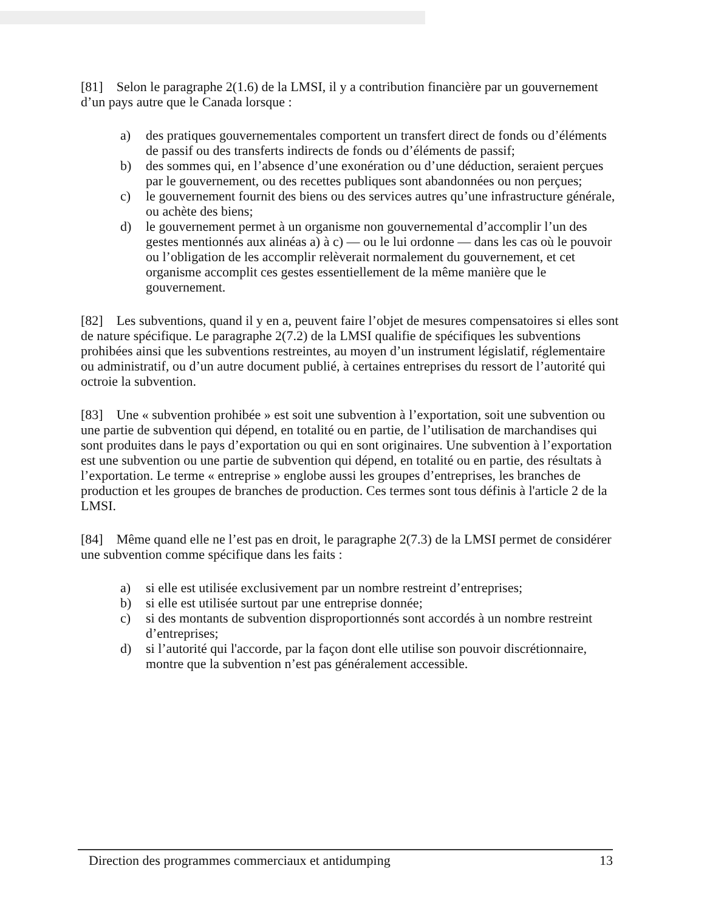[81] Selon le paragraphe 2(1.6) de la LMSI, il y a contribution financière par un gouvernement d’un pays autre que le Canada lorsque :
a) des pratiques gouvernementales comportent un transfert direct de fonds ou d’éléments de passif ou des transferts indirects de fonds ou d’éléments de passif;
b) des sommes qui, en l’absence d’une exonération ou d’une déduction, seraient perçues par le gouvernement, ou des recettes publiques sont abandonnées ou non perçues;
c) le gouvernement fournit des biens ou des services autres qu’une infrastructure générale, ou achète des biens;
d) le gouvernement permet à un organisme non gouvernemental d’accomplir l’un des gestes mentionnés aux alinéas a) à c) — ou le lui ordonne — dans les cas où le pouvoir ou l’obligation de les accomplir relèverait normalement du gouvernement, et cet organisme accomplit ces gestes essentiellement de la même manière que le gouvernement.
[82] Les subventions, quand il y en a, peuvent faire l’objet de mesures compensatoires si elles sont de nature spécifique. Le paragraphe 2(7.2) de la LMSI qualifie de spécifiques les subventions prohibées ainsi que les subventions restreintes, au moyen d’un instrument législatif, réglementaire ou administratif, ou d’un autre document publié, à certaines entreprises du ressort de l’autorité qui octroie la subvention.
[83] Une « subvention prohibée » est soit une subvention à l’exportation, soit une subvention ou une partie de subvention qui dépend, en totalité ou en partie, de l’utilisation de marchandises qui sont produites dans le pays d’exportation ou qui en sont originaires. Une subvention à l’exportation est une subvention ou une partie de subvention qui dépend, en totalité ou en partie, des résultats à l’exportation. Le terme « entreprise » englobe aussi les groupes d’entreprises, les branches de production et les groupes de branches de production. Ces termes sont tous définis à l'article 2 de la LMSI.
[84] Même quand elle ne l’est pas en droit, le paragraphe 2(7.3) de la LMSI permet de considérer une subvention comme spécifique dans les faits :
a) si elle est utilisée exclusivement par un nombre restreint d’entreprises;
b) si elle est utilisée surtout par une entreprise donnée;
c) si des montants de subvention disproportionnés sont accordés à un nombre restreint d’entreprises;
d) si l’autorité qui l'accorde, par la façon dont elle utilise son pouvoir discrétionnaire, montre que la subvention n’est pas généralement accessible.
Direction des programmes commerciaux et antidumping 13